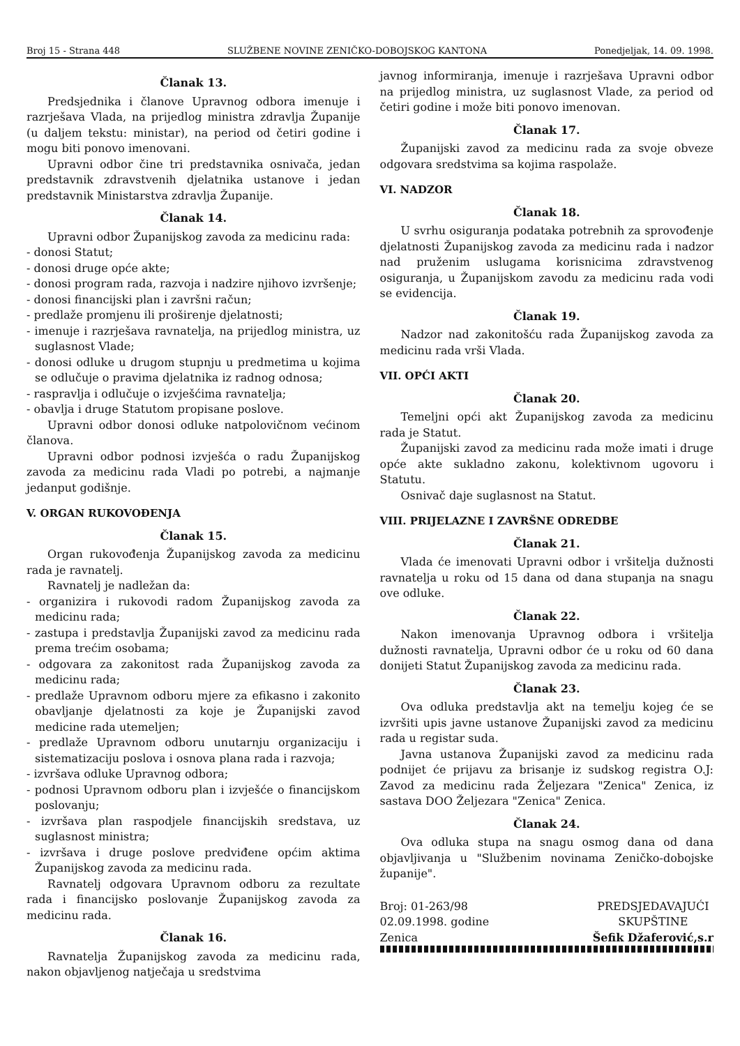Broj 15 - Strana 448 SLUŽBENE NOVINE ZENIČKO-DOBOJSKOG KANTONA Ponedjeljak, 14. 09. 1998.
Članak 13.
Predsjednika i članove Upravnog odbora imenuje i razrješava Vlada, na prijedlog ministra zdravlja Županije (u daljem tekstu: ministar), na period od četiri godine i mogu biti ponovo imenovani.
Upravni odbor čine tri predstavnika osnivača, jedan predstavnik zdravstvenih djelatnika ustanove i jedan predstavnik Ministarstva zdravlja Županije.
Članak 14.
Upravni odbor Županijskog zavoda za medicinu rada:
- donosi Statut;
- donosi druge opće akte;
- donosi program rada, razvoja i nadzire njihovo izvršenje;
- donosi financijski plan i završni račun;
- predlaže promjenu ili proširenje djelatnosti;
- imenuje i razrješava ravnatelja, na prijedlog ministra, uz suglasnost Vlade;
- donosi odluke u drugom stupnju u predmetima u kojima se odlučuje o pravima djelatnika iz radnog odnosa;
- raspravlja i odlučuje o izvješćima ravnatelja;
- obavlja i druge Statutom propisane poslove.
Upravni odbor donosi odluke natpolovičnom većinom članova.
Upravni odbor podnosi izvješća o radu Županijskog zavoda za medicinu rada Vladi po potrebi, a najmanje jedanput godišnje.
V. ORGAN RUKOVOĐENJA
Članak 15.
Organ rukovođenja Županijskog zavoda za medicinu rada je ravnatelj.
Ravnatelj je nadležan da:
- organizira i rukovodi radom Županijskog zavoda za medicinu rada;
- zastupa i predstavlja Županijski zavod za medicinu rada prema trećim osobama;
- odgovara za zakonitost rada Županijskog zavoda za medicinu rada;
- predlaže Upravnom odboru mjere za efikasno i zakonito obavljanje djelatnosti za koje je Županijski zavod medicine rada utemeljen;
- predlaže Upravnom odboru unutarnju organizaciju i sistematizaciju poslova i osnova plana rada i razvoja;
- izvršava odluke Upravnog odbora;
- podnosi Upravnom odboru plan i izvješće o financijskom poslovanju;
- izvršava plan raspodjele financijskih sredstava, uz suglasnost ministra;
- izvršava i druge poslove predviđene općim aktima Županijskog zavoda za medicinu rada.
Ravnatelj odgovara Upravnom odboru za rezultate rada i financijsko poslovanje Županijskog zavoda za medicinu rada.
Članak 16.
Ravnatelja Županijskog zavoda za medicinu rada, nakon objavljenog natječaja u sredstvima
javnog informiranja, imenuje i razrješava Upravni odbor na prijedlog ministra, uz suglasnost Vlade, za period od četiri godine i može biti ponovo imenovan.
Članak 17.
Županijski zavod za medicinu rada za svoje obveze odgovara sredstvima sa kojima raspolaže.
VI. NADZOR
Članak 18.
U svrhu osiguranja podataka potrebnih za sprovođenje djelatnosti Županijskog zavoda za medicinu rada i nadzor nad pruženim uslugama korisnicima zdravstvenog osiguranja, u Županijskom zavodu za medicinu rada vodi se evidencija.
Članak 19.
Nadzor nad zakonitošću rada Županijskog zavoda za medicinu rada vrši Vlada.
VII. OPĆI AKTI
Članak 20.
Temeljni opći akt Županijskog zavoda za medicinu rada je Statut.
Županijski zavod za medicinu rada može imati i druge opće akte sukladno zakonu, kolektivnom ugovoru i Statutu.
Osnivač daje suglasnost na Statut.
VIII. PRIJELAZNE I ZAVRŠNE ODREDBE
Članak 21.
Vlada će imenovati Upravni odbor i vršitelja dužnosti ravnatelja u roku od 15 dana od dana stupanja na snagu ove odluke.
Članak 22.
Nakon imenovanja Upravnog odbora i vršitelja dužnosti ravnatelja, Upravni odbor će u roku od 60 dana donijeti Statut Županijskog zavoda za medicinu rada.
Članak 23.
Ova odluka predstavlja akt na temelju kojeg će se izvršiti upis javne ustanove Županijski zavod za medicinu rada u registar suda.
Javna ustanova Županijski zavod za medicinu rada podnijet će prijavu za brisanje iz sudskog registra O.J: Zavod za medicinu rada Željezara "Zenica" Zenica, iz sastava DOO Željezara "Zenica" Zenica.
Članak 24.
Ova odluka stupa na snagu osmog dana od dana objavljivanja u "Službenim novinama Zeničko-dobojske županije".
Broj: 01-263/98
02.09.1998. godine
Zenica
PREDSJEDAVAJUĆI
SKUPŠTINE
Šefik Džaferović,s.r